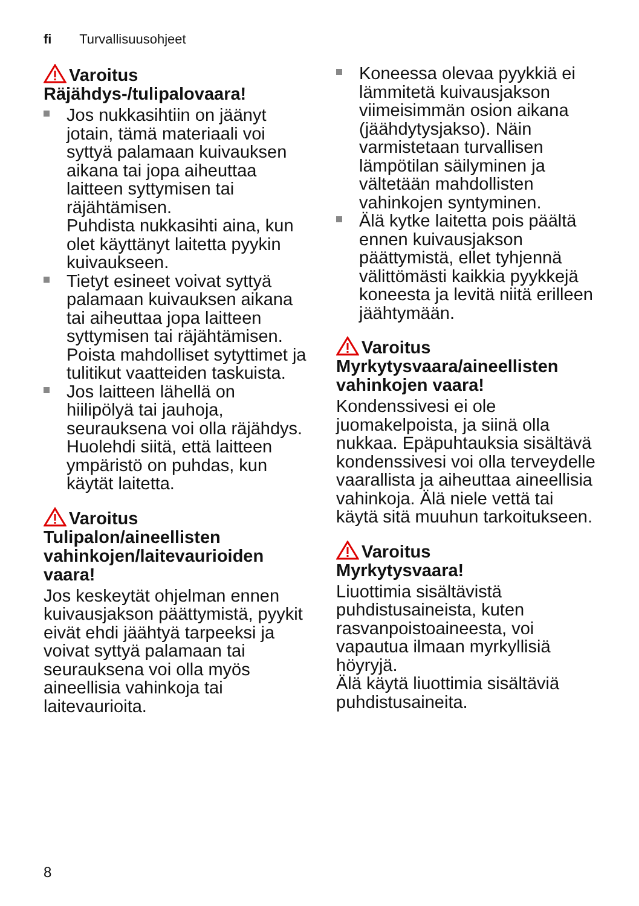fi Turvallisuusohjeet
Varoitus
Räjähdys-/tulipalovaara!
Jos nukkasihtiin on jäänyt jotain, tämä materiaali voi syttyä palamaan kuivauksen aikana tai jopa aiheuttaa laitteen syttymisen tai räjähtämisen.
Puhdista nukkasihti aina, kun olet käyttänyt laitetta pyykin kuivaukseen.
Tietyt esineet voivat syttyä palamaan kuivauksen aikana tai aiheuttaa jopa laitteen syttymisen tai räjähtämisen. Poista mahdolliset sytyttimet ja tulitikut vaatteiden taskuista.
Jos laitteen lähellä on hiilipölyä tai jauhoja, seurauksena voi olla räjähdys.
Huolehdi siitä, että laitteen ympäristö on puhdas, kun käytät laitetta.
Varoitus
Tulipalon/aineellisten vahinkojen/laitevaurioiden vaara!
Jos keskeytät ohjelman ennen kuivausjakson päättymistä, pyykit eivät ehdi jäähtyä tarpeeksi ja voivat syttyä palamaan tai seurauksena voi olla myös aineellisia vahinkoja tai laitevaurioita.
Koneessa olevaa pyykkiä ei lämmitetä kuivausjakson viimeisimmän osion aikana (jäähdytysjakso). Näin varmistetaan turvallisen lämpötilan säilyminen ja vältetään mahdollisten vahinkojen syntyminen.
Älä kytke laitetta pois päältä ennen kuivausjakson päättymistä, ellet tyhjennä välittömästi kaikkia pyykkejä koneesta ja levitä niitä erilleen jäähtymään.
Varoitus
Myrkytysvaara/aineellisten vahinkojen vaara!
Kondenssivesi ei ole juomakelpoista, ja siinä olla nukkaa. Epäpuhtauksia sisältävä kondenssivesi voi olla terveydelle vaarallista ja aiheuttaa aineellisia vahinkoja. Älä niele vettä tai käytä sitä muuhun tarkoitukseen.
Varoitus
Myrkytysvaara!
Liuottimia sisältävistä puhdistusaineista, kuten rasvanpoistoaineesta, voi vapautua ilmaan myrkyllisiä höyryjä.
Älä käytä liuottimia sisältäviä puhdistusaineita.
8